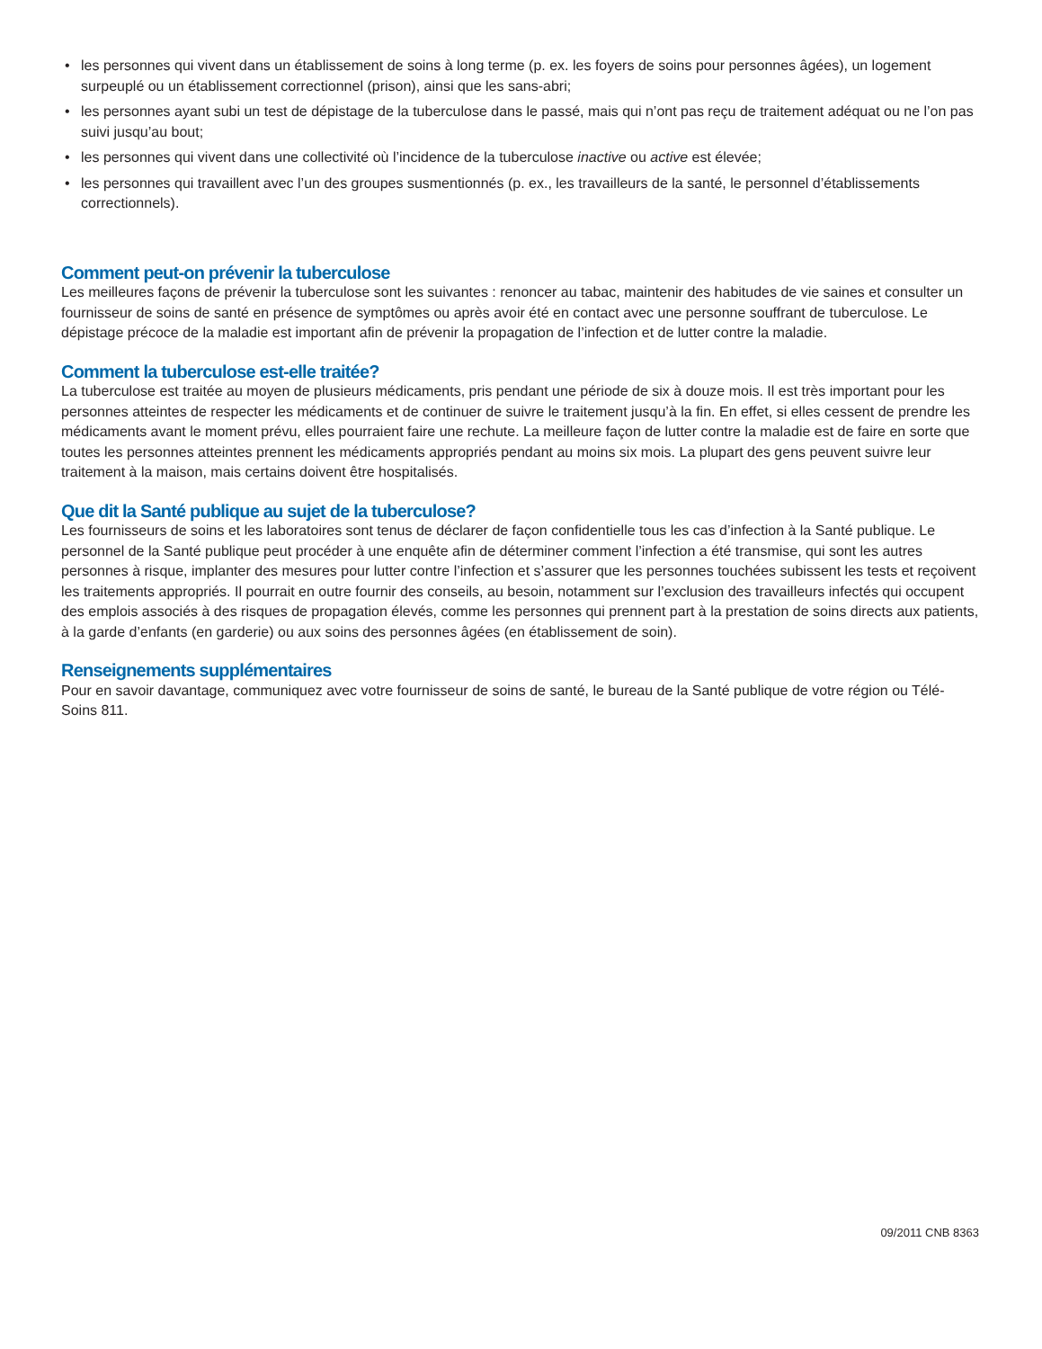• les personnes qui vivent dans un établissement de soins à long terme (p. ex. les foyers de soins pour personnes âgées), un logement surpeuplé ou un établissement correctionnel (prison), ainsi que les sans-abri;
• les personnes ayant subi un test de dépistage de la tuberculose dans le passé, mais qui n’ont pas reçu de traitement adéquat ou ne l’on pas suivi jusqu’au bout;
• les personnes qui vivent dans une collectivité où l’incidence de la tuberculose inactive ou active est élevée;
• les personnes qui travaillent avec l’un des groupes susmentionnés (p. ex., les travailleurs de la santé, le personnel d’établissements correctionnels).
Comment peut-on prévenir la tuberculose
Les meilleures façons de prévenir la tuberculose sont les suivantes : renoncer au tabac, maintenir des habitudes de vie saines et consulter un fournisseur de soins de santé en présence de symptômes ou après avoir été en contact avec une personne souffrant de tuberculose. Le dépistage précoce de la maladie est important afin de prévenir la propagation de l’infection et de lutter contre la maladie.
Comment la tuberculose est-elle traitée?
La tuberculose est traitée au moyen de plusieurs médicaments, pris pendant une période de six à douze mois. Il est très important pour les personnes atteintes de respecter les médicaments et de continuer de suivre le traitement jusqu’à la fin. En effet, si elles cessent de prendre les médicaments avant le moment prévu, elles pourraient faire une rechute. La meilleure façon de lutter contre la maladie est de faire en sorte que toutes les personnes atteintes prennent les médicaments appropriés pendant au moins six mois. La plupart des gens peuvent suivre leur traitement à la maison, mais certains doivent être hospitalisés.
Que dit la Santé publique au sujet de la tuberculose?
Les fournisseurs de soins et les laboratoires sont tenus de déclarer de façon confidentielle tous les cas d’infection à la Santé publique. Le personnel de la Santé publique peut procéder à une enquête afin de déterminer comment l’infection a été transmise, qui sont les autres personnes à risque, implanter des mesures pour lutter contre l’infection et s’assurer que les personnes touchées subissent les tests et reçoivent les traitements appropriés. Il pourrait en outre fournir des conseils, au besoin, notamment sur l’exclusion des travailleurs infectés qui occupent des emplois associés à des risques de propagation élevés, comme les personnes qui prennent part à la prestation de soins directs aux patients, à la garde d’enfants (en garderie) ou aux soins des personnes âgées (en établissement de soin).
Renseignements supplémentaires
Pour en savoir davantage, communiquez avec votre fournisseur de soins de santé, le bureau de la Santé publique de votre région ou Télé-Soins 811.
09/2011 CNB 8363